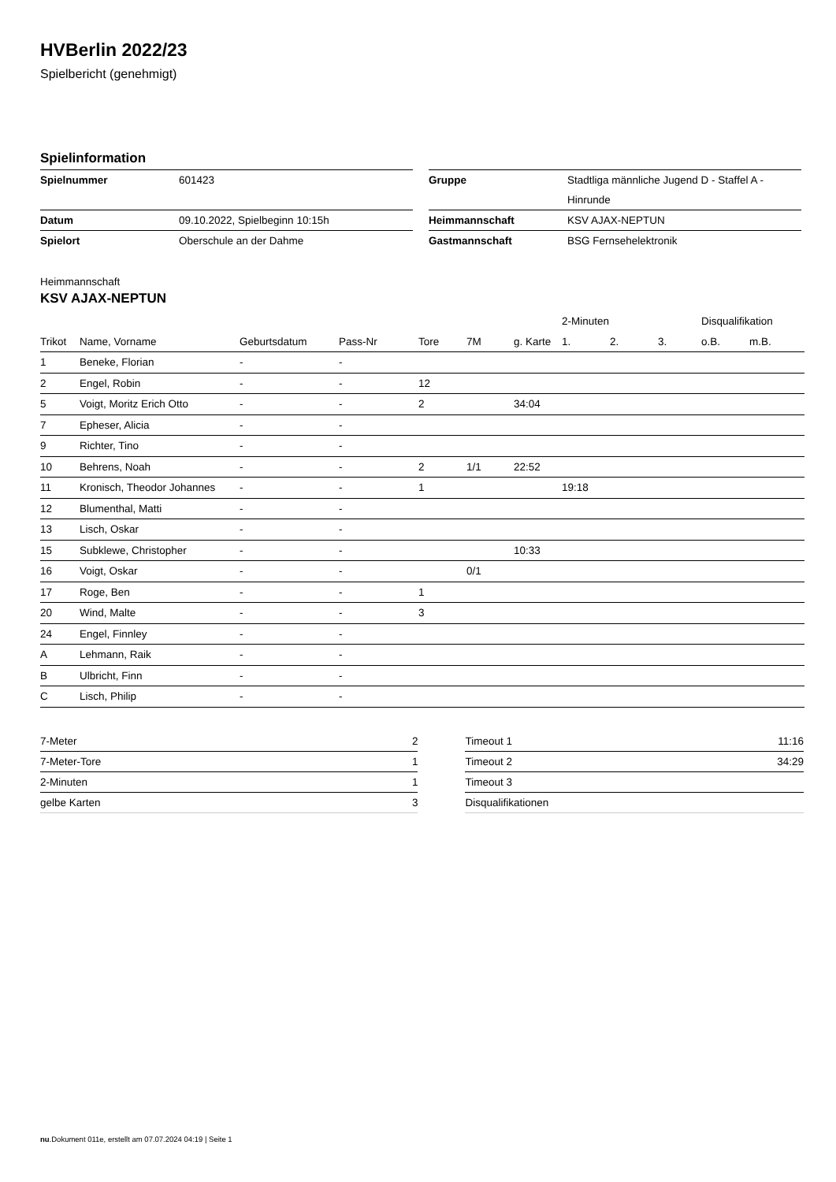HVBerlin 2022/23
Spielbericht (genehmigt)
Spielinformation
| Spielnummer | 601423 |
| Datum | 09.10.2022, Spielbeginn 10:15h |
| Spielort | Oberschule an der Dahme |
| Gruppe | Stadtliga männliche Jugend D - Staffel A - Hinrunde |
| Heimmannschaft | KSV AJAX-NEPTUN |
| Gastmannschaft | BSG Fernsehelektronik |
Heimmannschaft
KSV AJAX-NEPTUN
| | | | | | | | 2-Minuten | | | Disqualifikation | |
| --- | --- | --- | --- | --- | --- | --- | --- | --- | --- | --- | --- |
| Trikot | Name, Vorname | Geburtsdatum | Pass-Nr | Tore | 7M | g. Karte | 1. | 2. | 3. | o.B. | m.B. |
| 1 | Beneke, Florian | - | - | | | | | | | | |
| 2 | Engel, Robin | - | - | 12 | | | | | | | |
| 5 | Voigt, Moritz Erich Otto | - | - | 2 | | 34:04 | | | | | |
| 7 | Epheser, Alicia | - | - | | | | | | | | |
| 9 | Richter, Tino | - | - | | | | | | | | |
| 10 | Behrens, Noah | - | - | 2 | 1/1 | 22:52 | | | | | |
| 11 | Kronisch, Theodor Johannes | - | - | 1 | | | 19:18 | | | | |
| 12 | Blumenthal, Matti | - | - | | | | | | | | |
| 13 | Lisch, Oskar | - | - | | | | | | | | |
| 15 | Subklewe, Christopher | - | - | | | 10:33 | | | | | |
| 16 | Voigt, Oskar | - | - | | 0/1 | | | | | | |
| 17 | Roge, Ben | - | - | 1 | | | | | | | |
| 20 | Wind, Malte | - | - | 3 | | | | | | | |
| 24 | Engel, Finnley | - | - | | | | | | | | |
| A | Lehmann, Raik | - | - | | | | | | | | |
| B | Ulbricht, Finn | - | - | | | | | | | | |
| C | Lisch, Philip | - | - | | | | | | | | |
| 7-Meter | 2 |
| 7-Meter-Tore | 1 |
| 2-Minuten | 1 |
| gelbe Karten | 3 |
| Timeout 1 | 11:16 |
| Timeout 2 | 34:29 |
| Timeout 3 | |
| Disqualifikationen | |
nu.Dokument 011e, erstellt am 07.07.2024 04:19 | Seite 1